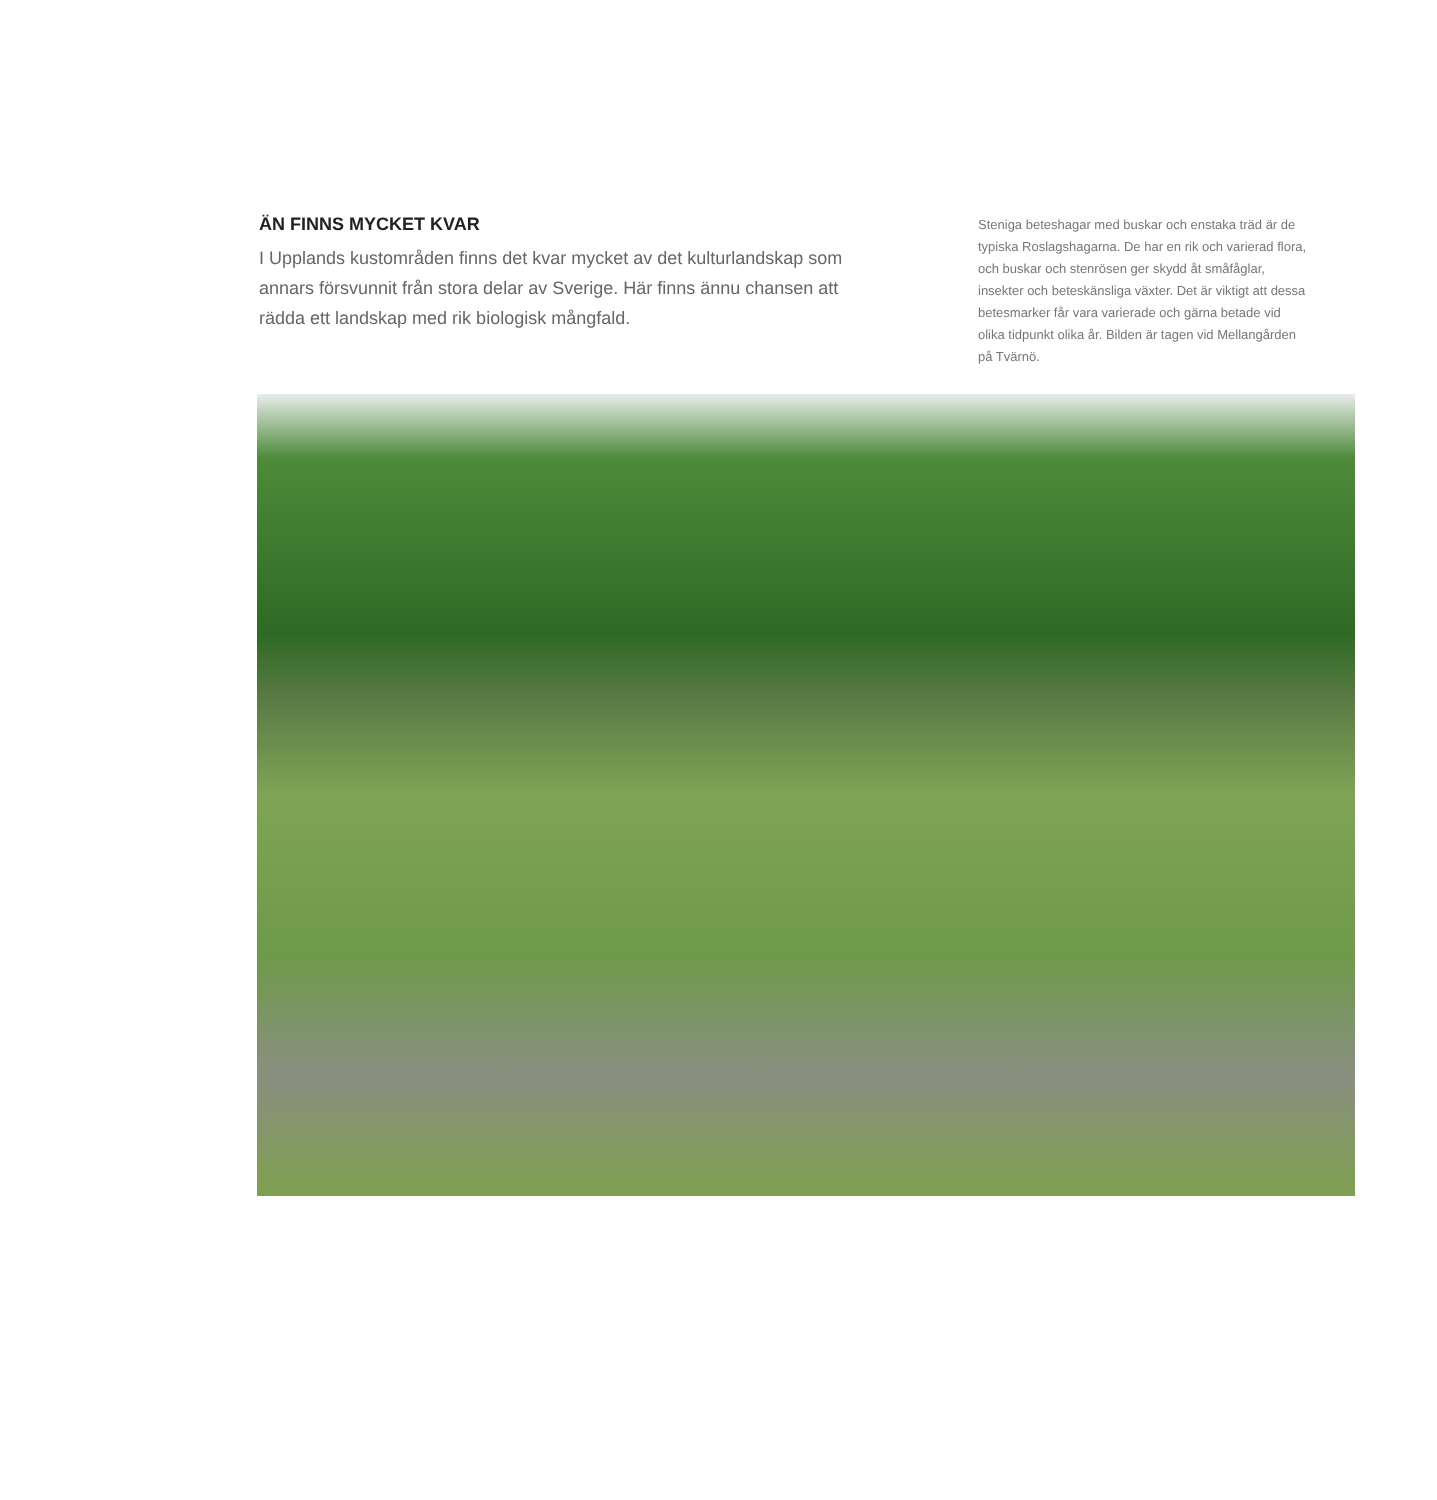ÄN FINNS MYCKET KVAR
I Upplands kustområden finns det kvar mycket av det kulturlandskap som annars försvunnit från stora delar av Sverige. Här finns ännu chansen att rädda ett landskap med rik biologisk mångfald.
Steniga beteshagar med buskar och enstaka träd är de typiska Roslagshagarna. De har en rik och varierad flora, och buskar och stenrösen ger skydd åt småfåglar, insekter och beteskänsliga växter. Det är viktigt att dessa betesmarker får vara varierade och gärna betade vid olika tidpunkt olika år. Bilden är tagen vid Mellangården på Tvärnö.